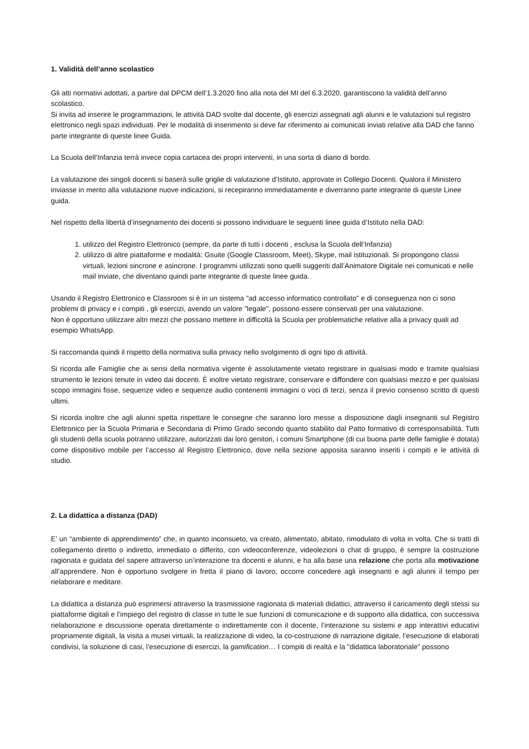1. Validità dell’anno scolastico
Gli atti normativi adottati, a partire dal DPCM dell’1.3.2020 fino alla nota del MI del 6.3.2020, garantiscono la validità dell’anno scolastico.
Si invita ad inserire le programmazioni, le attività DAD svolte dal docente, gli esercizi assegnati agli alunni e le valutazioni sul registro elettronico negli spazi individuati. Per le modalità di inserimento si deve far riferimento ai comunicati inviati relative alla DAD che fanno parte integrante di queste linee Guida.
La Scuola dell’Infanzia terrà invece copia cartacea dei propri interventi, in una sorta di diario di bordo.
La valutazione dei singoli docenti si baserà sulle griglie di valutazione d’Istituto, approvate in Collegio Docenti. Qualora il Ministero inviasse in merito alla valutazione nuove indicazioni, si recepiranno immediatamente e diverranno parte integrante di queste Linee guida.
Nel rispetto della libertà d’insegnamento dei docenti si possono individuare le seguenti linee guida d’Istituto nella DAD:
1. utilizzo del Registro Elettronico (sempre, da parte di tutti i docenti , esclusa la Scuola dell’Infanzia)
2. utilizzo di altre piattaforme e modalità: Gsuite (Google Classroom, Meet), Skype, mail istituzionali. Si propongono classi virtuali, lezioni sincrone e asincrone. I programmi utilizzati sono quelli suggeriti dall’Animatore Digitale nei comunicati e nelle mail inviate, che diventano quindi parte integrante di queste linee guida.
Usando il Registro Elettronico e Classroom si è in un sistema "ad accesso informatico controllato" e di conseguenza non ci sono problemi di privacy e i compiti , gli esercizi, avendo un valore "legale", possono essere conservati per una valutazione.
Non è opportuno utilizzare altri mezzi che possano mettere in difficoltà la Scuola per problematiche relative alla a privacy quali ad esempio WhatsApp.
Si raccomanda quindi il rispetto della normativa sulla privacy nello svolgimento di ogni tipo di attività.
Si ricorda alle Famiglie che ai sensi della normativa vigente è assolutamente vietato registrare in qualsiasi modo e tramite qualsiasi strumento le lezioni tenute in video dai docenti. È inoltre vietato registrare, conservare e diffondere con qualsiasi mezzo e per qualsiasi scopo immagini fisse, sequenze video e sequenze audio contenenti immagini o voci di terzi, senza il previo consenso scritto di questi ultimi.
Si ricorda inoltre che agli alunni spetta rispettare le consegne che saranno loro messe a disposizione dagli insegnanti sul Registro Elettronico per la Scuola Primaria e Secondaria di Primo Grado secondo quanto stabilito dal Patto formativo di corresponsabilità. Tutti gli studenti della scuola potranno utilizzare, autorizzati dai loro genitori, i comuni Smartphone (di cui buona parte delle famiglie è dotata) come dispositivo mobile per l’accesso al Registro Elettronico, dove nella sezione apposita saranno inseriti i compiti e le attività di studio.
2. La didattica a distanza (DAD)
E’ un “ambiente di apprendimento” che, in quanto inconsueto, va creato, alimentato, abitato, rimodulato di volta in volta. Che si tratti di collegamento diretto o indiretto, immediato o differito, con videoconferenze, videolezioni o chat di gruppo, è sempre la costruzione ragionata e guidata del sapere attraverso un’interazione tra docenti e alunni, e ha alla base una relazione che porta alla motivazione all’apprendere. Non è opportuno svolgere in fretta il piano di lavoro, occorre concedere agli insegnanti e agli alunni il tempo per rielaborare e meditare.
La didattica a distanza può esprimersi attraverso la trasmissione ragionata di materiali didattici, attraverso il caricamento degli stessi su piattaforme digitali e l’impiego del registro di classe in tutte le sue funzioni di comunicazione e di supporto alla didattica, con successiva rielaborazione e discussione operata direttamente o indirettamente con il docente, l’interazione su sistemi e app interattivi educativi propriamente digitali, la visita a musei virtuali, la realizzazione di video, la co-costruzione di narrazione digitale, l’esecuzione di elaborati condivisi, la soluzione di casi, l’esecuzione di esercizi, la gamification… I compiti di realtà e la "didattica laboratoriale" possono